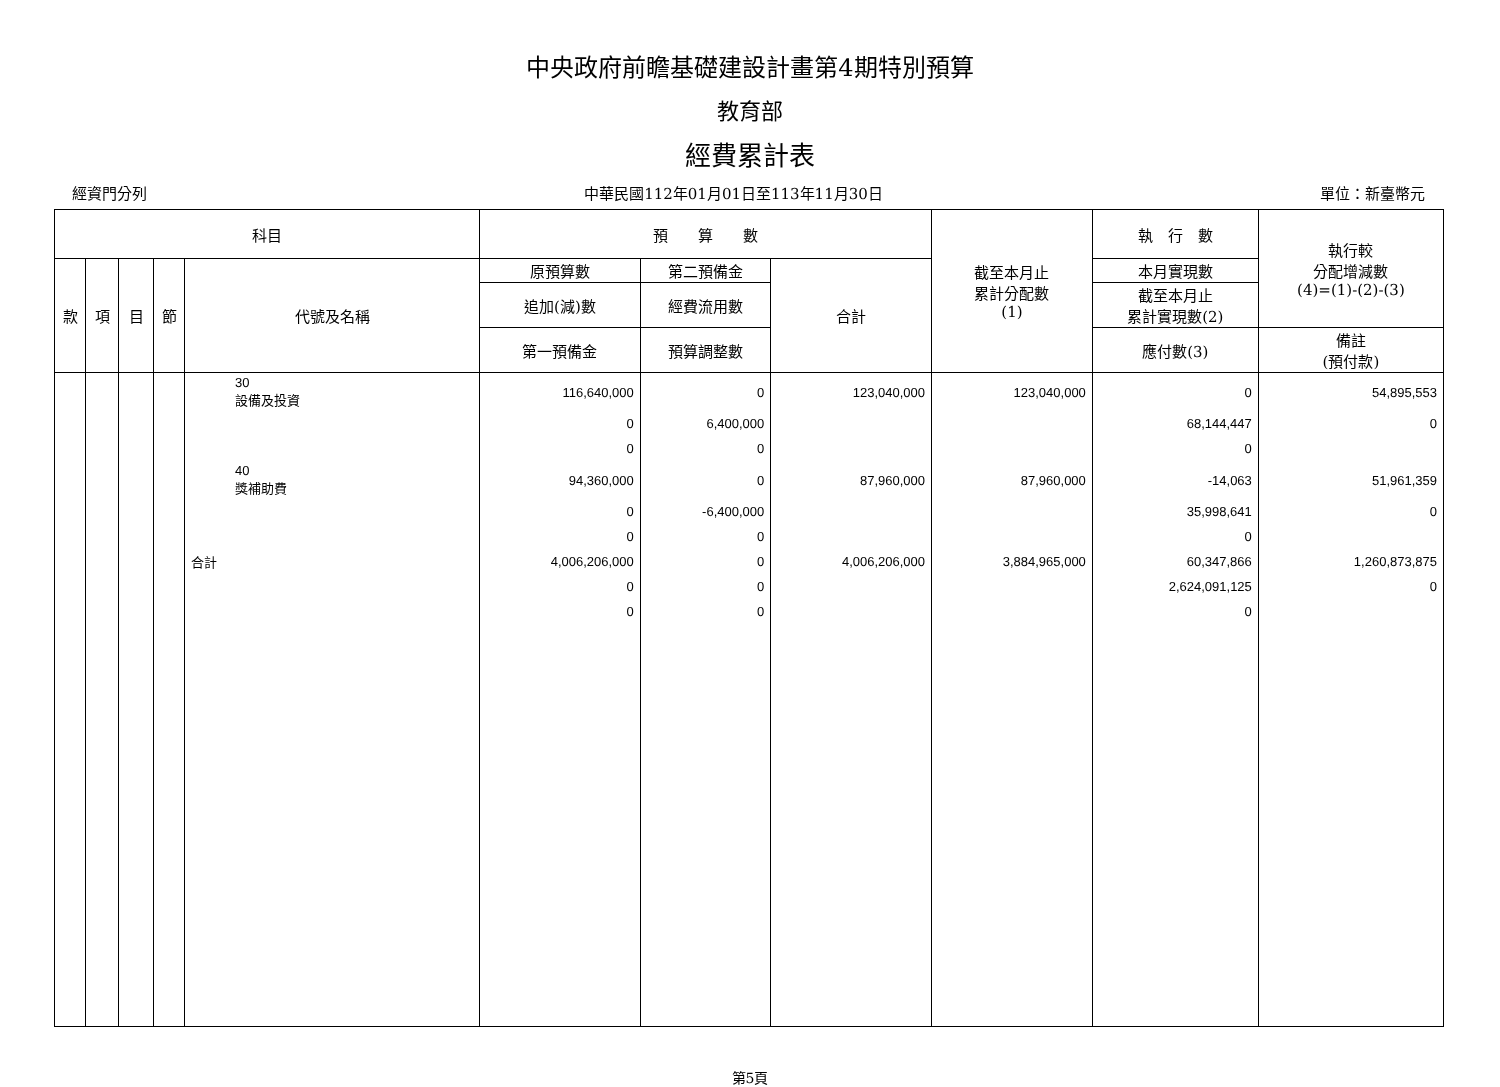中央政府前瞻基礎建設計畫第4期特別預算
教育部
經費累計表
經資門分列 中華民國112年01月01日至113年11月30日 單位：新臺幣元
| 科目 | | | | | 預 算 數 | | | 截至本月止 累計分配數 (1) | 執 行 數 | 執行較 分配增減數 (4)=(1)-(2)-(3) |
| --- | --- | --- | --- | --- | --- | --- | --- | --- | --- | --- |
| 款 | 項 | 目 | 節 | 代號及名稱 | 原預算數 | 第二預備金 | 合計 | | 本月實現數 | |
| | | | | | 追加(減)數 | 經費流用數 | | | 截至本月止 累計實現數(2) | |
| | | | | | 第一預備金 | 預算調整數 | | | 應付數(3) | 備註 (預付款) |
| | | | | 30 設備及投資 | 116,640,000 | 0 | 123,040,000 | 123,040,000 | 0 | 54,895,553 |
| | | | | | 0 | 6,400,000 | | | 68,144,447 | 0 |
| | | | | | 0 | 0 | | | 0 | |
| | | | | 40 獎補助費 | 94,360,000 | 0 | 87,960,000 | 87,960,000 | -14,063 | 51,961,359 |
| | | | | | 0 | -6,400,000 | | | 35,998,641 | 0 |
| | | | | | 0 | 0 | | | 0 | |
| | | | | 合計 | 4,006,206,000 | 0 | 4,006,206,000 | 3,884,965,000 | 60,347,866 | 1,260,873,875 |
| | | | | | 0 | 0 | | | 2,624,091,125 | 0 |
| | | | | | 0 | 0 | | | 0 | |
第5頁